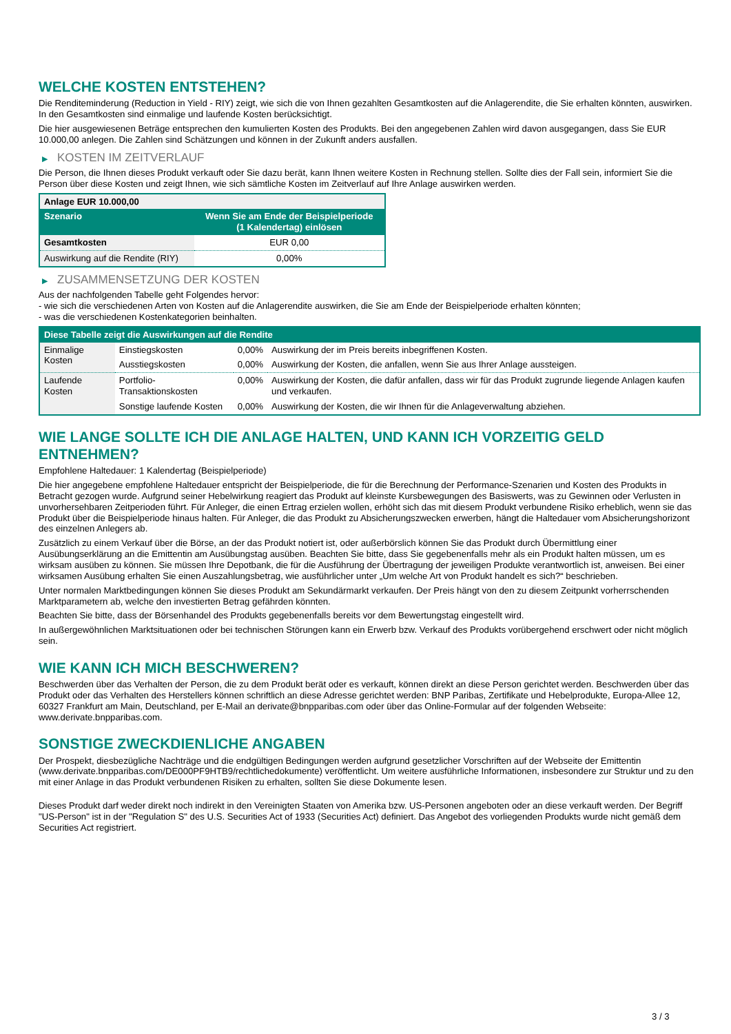WELCHE KOSTEN ENTSTEHEN?
Die Renditeminderung (Reduction in Yield - RIY) zeigt, wie sich die von Ihnen gezahlten Gesamtkosten auf die Anlagerendite, die Sie erhalten könnten, auswirken. In den Gesamtkosten sind einmalige und laufende Kosten berücksichtigt.
Die hier ausgewiesenen Beträge entsprechen den kumulierten Kosten des Produkts. Bei den angegebenen Zahlen wird davon ausgegangen, dass Sie EUR 10.000,00 anlegen. Die Zahlen sind Schätzungen und können in der Zukunft anders ausfallen.
▶ KOSTEN IM ZEITVERLAUF
Die Person, die Ihnen dieses Produkt verkauft oder Sie dazu berät, kann Ihnen weitere Kosten in Rechnung stellen. Sollte dies der Fall sein, informiert Sie die Person über diese Kosten und zeigt Ihnen, wie sich sämtliche Kosten im Zeitverlauf auf Ihre Anlage auswirken werden.
| Anlage EUR 10.000,00 | |
| --- | --- |
| Szenario | Wenn Sie am Ende der Beispielperiode (1 Kalendertag) einlösen |
| Gesamtkosten | EUR 0,00 |
| Auswirkung auf die Rendite (RIY) | 0,00% |
▶ ZUSAMMENSETZUNG DER KOSTEN
Aus der nachfolgenden Tabelle geht Folgendes hervor:
- wie sich die verschiedenen Arten von Kosten auf die Anlagerendite auswirken, die Sie am Ende der Beispielperiode erhalten könnten;
- was die verschiedenen Kostenkategorien beinhalten.
| Diese Tabelle zeigt die Auswirkungen auf die Rendite | | | |
| --- | --- | --- | --- |
| Einmalige Kosten | Einstiegskosten | 0,00% | Auswirkung der im Preis bereits inbegriffenen Kosten. |
| | Ausstiegskosten | 0,00% | Auswirkung der Kosten, die anfallen, wenn Sie aus Ihrer Anlage aussteigen. |
| Laufende Kosten | Portfolio-Transaktionskosten | 0,00% | Auswirkung der Kosten, die dafür anfallen, dass wir für das Produkt zugrunde liegende Anlagen kaufen und verkaufen. |
| | Sonstige laufende Kosten | 0,00% | Auswirkung der Kosten, die wir Ihnen für die Anlageverwaltung abziehen. |
WIE LANGE SOLLTE ICH DIE ANLAGE HALTEN, UND KANN ICH VORZEITIG GELD ENTNEHMEN?
Empfohlene Haltedauer: 1 Kalendertag (Beispielperiode)
Die hier angegebene empfohlene Haltedauer entspricht der Beispielperiode, die für die Berechnung der Performance-Szenarien und Kosten des Produkts in Betracht gezogen wurde. Aufgrund seiner Hebelwirkung reagiert das Produkt auf kleinste Kursbewegungen des Basiswerts, was zu Gewinnen oder Verlusten in unvorhersehbaren Zeitperioden führt. Für Anleger, die einen Ertrag erzielen wollen, erhöht sich das mit diesem Produkt verbundene Risiko erheblich, wenn sie das Produkt über die Beispielperiode hinaus halten. Für Anleger, die das Produkt zu Absicherungszwecken erwerben, hängt die Haltedauer vom Absicherungshorizont des einzelnen Anlegers ab.
Zusätzlich zu einem Verkauf über die Börse, an der das Produkt notiert ist, oder außerbörslich können Sie das Produkt durch Übermittlung einer Ausübungserklärung an die Emittentin am Ausübungstag ausüben. Beachten Sie bitte, dass Sie gegebenenfalls mehr als ein Produkt halten müssen, um es wirksam ausüben zu können. Sie müssen Ihre Depotbank, die für die Ausführung der Übertragung der jeweiligen Produkte verantwortlich ist, anweisen. Bei einer wirksamen Ausübung erhalten Sie einen Auszahlungsbetrag, wie ausführlicher unter „Um welche Art von Produkt handelt es sich?“ beschrieben.
Unter normalen Marktbedingungen können Sie dieses Produkt am Sekundärmarkt verkaufen. Der Preis hängt von den zu diesem Zeitpunkt vorherrschenden Marktparametern ab, welche den investierten Betrag gefährden könnten.
Beachten Sie bitte, dass der Börsenhandel des Produkts gegebenenfalls bereits vor dem Bewertungstag eingestellt wird.
In außergewöhnlichen Marktsituationen oder bei technischen Störungen kann ein Erwerb bzw. Verkauf des Produkts vorübergehend erschwert oder nicht möglich sein.
WIE KANN ICH MICH BESCHWEREN?
Beschwerden über das Verhalten der Person, die zu dem Produkt berät oder es verkauft, können direkt an diese Person gerichtet werden. Beschwerden über das Produkt oder das Verhalten des Herstellers können schriftlich an diese Adresse gerichtet werden: BNP Paribas, Zertifikate und Hebelprodukte, Europa-Allee 12, 60327 Frankfurt am Main, Deutschland, per E-Mail an derivate@bnpparibas.com oder über das Online-Formular auf der folgenden Webseite: www.derivate.bnpparibas.com.
SONSTIGE ZWECKDIENLICHE ANGABEN
Der Prospekt, diesbezügliche Nachträge und die endgültigen Bedingungen werden aufgrund gesetzlicher Vorschriften auf der Webseite der Emittentin (www.derivate.bnpparibas.com/DE000PF9HTB9/rechtlichedokumente) veröffentlicht. Um weitere ausführliche Informationen, insbesondere zur Struktur und zu den mit einer Anlage in das Produkt verbundenen Risiken zu erhalten, sollten Sie diese Dokumente lesen.
Dieses Produkt darf weder direkt noch indirekt in den Vereinigten Staaten von Amerika bzw. US-Personen angeboten oder an diese verkauft werden. Der Begriff "US-Person" ist in der "Regulation S" des U.S. Securities Act of 1933 (Securities Act) definiert. Das Angebot des vorliegenden Produkts wurde nicht gemäß dem Securities Act registriert.
3 / 3